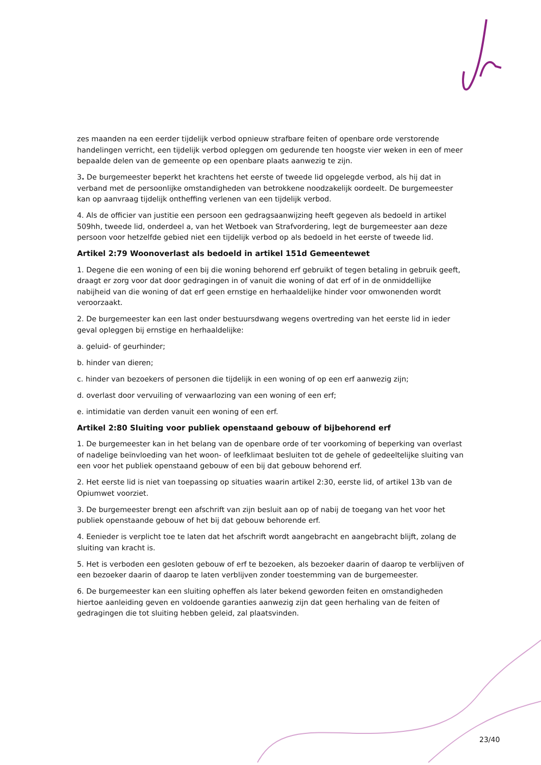zes maanden na een eerder tijdelijk verbod opnieuw strafbare feiten of openbare orde verstorende handelingen verricht, een tijdelijk verbod opleggen om gedurende ten hoogste vier weken in een of meer bepaalde delen van de gemeente op een openbare plaats aanwezig te zijn.
3. De burgemeester beperkt het krachtens het eerste of tweede lid opgelegde verbod, als hij dat in verband met de persoonlijke omstandigheden van betrokkene noodzakelijk oordeelt. De burgemeester kan op aanvraag tijdelijk ontheffing verlenen van een tijdelijk verbod.
4. Als de officier van justitie een persoon een gedragsaanwijzing heeft gegeven als bedoeld in artikel 509hh, tweede lid, onderdeel a, van het Wetboek van Strafvordering, legt de burgemeester aan deze persoon voor hetzelfde gebied niet een tijdelijk verbod op als bedoeld in het eerste of tweede lid.
Artikel 2:79 Woonoverlast als bedoeld in artikel 151d Gemeentewet
1. Degene die een woning of een bij die woning behorend erf gebruikt of tegen betaling in gebruik geeft, draagt er zorg voor dat door gedragingen in of vanuit die woning of dat erf of in de onmiddellijke nabijheid van die woning of dat erf geen ernstige en herhaaldelijke hinder voor omwonenden wordt veroorzaakt.
2. De burgemeester kan een last onder bestuursdwang wegens overtreding van het eerste lid in ieder geval opleggen bij ernstige en herhaaldelijke:
a. geluid- of geurhinder;
b. hinder van dieren;
c. hinder van bezoekers of personen die tijdelijk in een woning of op een erf aanwezig zijn;
d. overlast door vervuiling of verwaarlozing van een woning of een erf;
e. intimidatie van derden vanuit een woning of een erf.
Artikel 2:80 Sluiting voor publiek openstaand gebouw of bijbehorend erf
1. De burgemeester kan in het belang van de openbare orde of ter voorkoming of beperking van overlast of nadelige beïnvloeding van het woon- of leefklimaat besluiten tot de gehele of gedeeltelijke sluiting van een voor het publiek openstaand gebouw of een bij dat gebouw behorend erf.
2. Het eerste lid is niet van toepassing op situaties waarin artikel 2:30, eerste lid, of artikel 13b van de Opiumwet voorziet.
3. De burgemeester brengt een afschrift van zijn besluit aan op of nabij de toegang van het voor het publiek openstaande gebouw of het bij dat gebouw behorende erf.
4. Eenieder is verplicht toe te laten dat het afschrift wordt aangebracht en aangebracht blijft, zolang de sluiting van kracht is.
5. Het is verboden een gesloten gebouw of erf te bezoeken, als bezoeker daarin of daarop te verblijven of een bezoeker daarin of daarop te laten verblijven zonder toestemming van de burgemeester.
6. De burgemeester kan een sluiting opheffen als later bekend geworden feiten en omstandigheden hiertoe aanleiding geven en voldoende garanties aanwezig zijn dat geen herhaling van de feiten of gedragingen die tot sluiting hebben geleid, zal plaatsvinden.
23/40